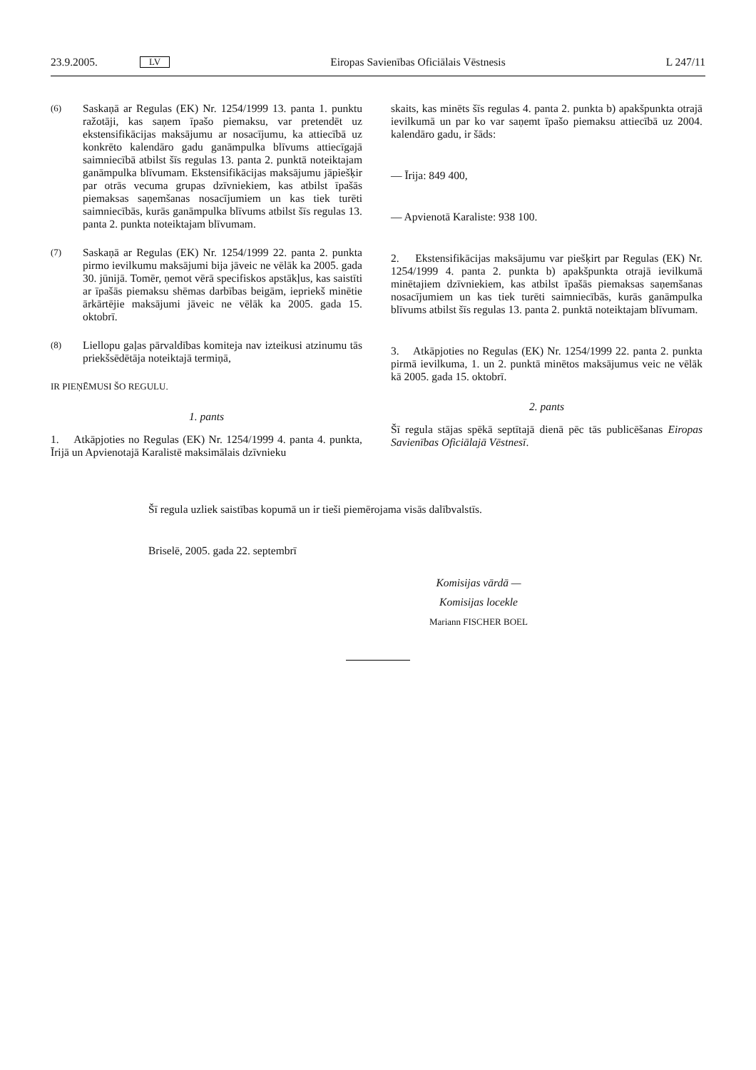23.9.2005. LV Eiropas Savienības Oficiālais Vēstnesis L 247/11
(6) Saskaņā ar Regulas (EK) Nr. 1254/1999 13. panta 1. punktu ražotāji, kas saņem īpašo piemaksu, var pretendēt uz ekstensifikācijas maksājumu ar nosacījumu, ka attiecībā uz konkrēto kalendāro gadu ganāmpulka blīvums attiecīgajā saimniecībā atbilst šīs regulas 13. panta 2. punktā noteiktajam ganāmpulka blīvumam. Ekstensifikācijas maksājumu jāpiešķir par otrās vecuma grupas dzīvniekiem, kas atbilst īpašās piemaksas saņemšanas nosacījumiem un kas tiek turēti saimniecībās, kurās ganāmpulka blīvums atbilst šīs regulas 13. panta 2. punkta noteiktajam blīvumam.
(7) Saskaņā ar Regulas (EK) Nr. 1254/1999 22. panta 2. punkta pirmo ievilkumu maksājumi bija jāveic ne vēlāk ka 2005. gada 30. jūnijā. Tomēr, ņemot vērā specifiskos apstākļus, kas saistīti ar īpašās piemaksu shēmas darbības beigām, iepriekš minētie ārkārtējie maksājumi jāveic ne vēlāk ka 2005. gada 15. oktobrī.
(8) Liellopu gaļas pārvaldības komiteja nav izteikusi atzinumu tās priekšsēdētāja noteiktajā termiņā,
IR PIEŅĒMUSI ŠO REGULU.
1. pants
1. Atkāpjoties no Regulas (EK) Nr. 1254/1999 4. panta 4. punkta, Īrijā un Apvienotajā Karalistē maksimālais dzīvnieku
skaits, kas minēts šīs regulas 4. panta 2. punkta b) apakšpunkta otrajā ievilkumā un par ko var saņemt īpašo piemaksu attiecībā uz 2004. kalendāro gadu, ir šāds:
— Īrija: 849 400,
— Apvienotā Karaliste: 938 100.
2. Ekstensifikācijas maksājumu var piešķirt par Regulas (EK) Nr. 1254/1999 4. panta 2. punkta b) apakšpunkta otrajā ievilkumā minētajiem dzīvniekiem, kas atbilst īpašās piemaksas saņemšanas nosacījumiem un kas tiek turēti saimniecībās, kurās ganāmpulka blīvums atbilst šīs regulas 13. panta 2. punktā noteiktajam blīvumam.
3. Atkāpjoties no Regulas (EK) Nr. 1254/1999 22. panta 2. punkta pirmā ievilkuma, 1. un 2. punktā minētos maksājumus veic ne vēlāk kā 2005. gada 15. oktobrī.
2. pants
Šī regula stājas spēkā septītajā dienā pēc tās publicēšanas Eiropas Savienības Oficiālajā Vēstnesī.
Šī regula uzliek saistības kopumā un ir tieši piemērojama visās dalībvalstīs.
Briselē, 2005. gada 22. septembrī
Komisijas vārdā —
Komisijas locekle
Mariann FISCHER BOEL